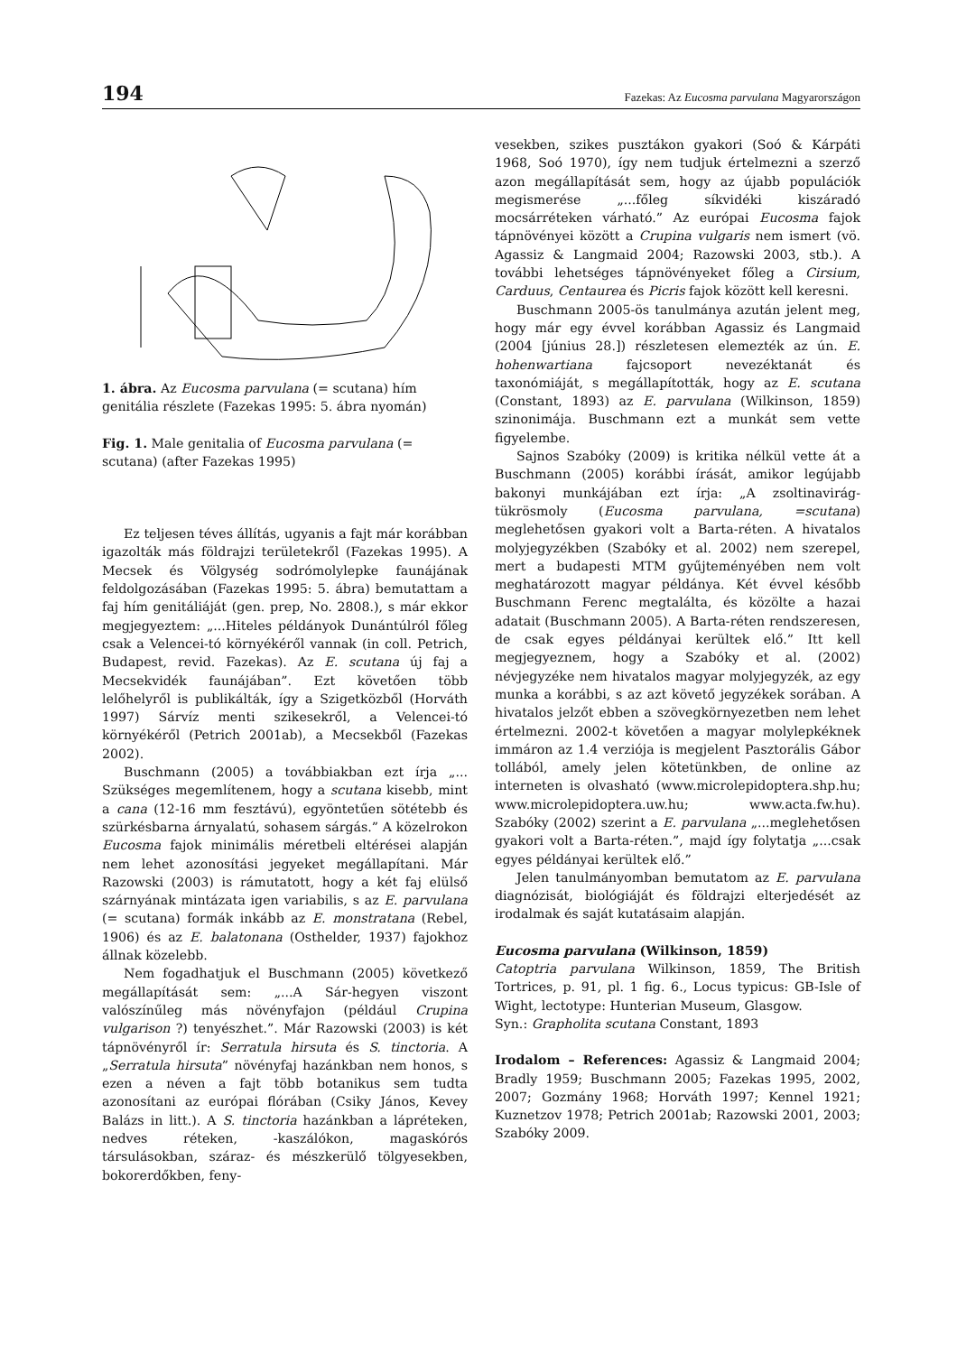194 Fazekas: Az Eucosma parvulana Magyarországon
1. ábra. Az Eucosma parvulana (= scutana) hím genitália részlete (Fazekas 1995: 5. ábra nyomán)
Fig. 1. Male genitalia of Eucosma parvulana (= scutana) (after Fazekas 1995)
Ez teljesen téves állítás, ugyanis a fajt már korábban igazolták más földrajzi területekről (Fazekas 1995). A Mecsek és Völgység sodrómolylepke faunájának feldolgozásában (Fazekas 1995: 5. ábra) bemutattam a faj hím genitáliáját (gen. prep, No. 2808.), s már ekkor megjegyeztem: „...Hiteles példányok Dunántúlról főleg csak a Velencei-tó környékéről vannak (in coll. Petrich, Budapest, revid. Fazekas). Az E. scutana új faj a Mecsekvidék faunájában”. Ezt követően több lelőhelyről is publikálták, így a Szigetközből (Horváth 1997) Sárvíz menti szikesekről, a Velencei-tó környékéről (Petrich 2001ab), a Mecsekből (Fazekas 2002).
Buschmann (2005) a továbbiakban ezt írja „... Szükséges megemlítenem, hogy a scutana kisebb, mint a cana (12-16 mm fesztávú), egyöntetűen sötétebb és szürkésbarna árnyalatú, sohasem sárgás.” A közelrokon Eucosma fajok minimális méretbeli eltérései alapján nem lehet azonosítási jegyeket megállapítani. Már Razowski (2003) is rámutatott, hogy a két faj elülső szárnyának mintázata igen variabilis, s az E. parvulana (= scutana) formák inkább az E. monstratana (Rebel, 1906) és az E. balatonana (Osthelder, 1937) fajokhoz állnak közelebb.
Nem fogadhatjuk el Buschmann (2005) következő megállapítását sem: „...A Sár-hegyen viszont valószínűleg más növényfajon (például Crupina vulgarison ?) tenyészhet.”. Már Razowski (2003) is két tápnövényről ír: Serratula hirsuta és S. tinctoria. A „Serratula hirsuta” növényfaj hazánkban nem honos, s ezen a néven a fajt több botanikus sem tudta azonosítani az európai flórában (Csiky János, Kevey Balázs in litt.). A S. tinctoria hazánkban a lápréteken, nedves réteken, -kaszálókon, magaskórós társulásokban, száraz- és mészkerülő tölgyesekben, bokorerdőkben, feny-
vesekben, szikes pusztákon gyakori (Soó & Kárpáti 1968, Soó 1970), így nem tudjuk értelmezni a szerző azon megállapítását sem, hogy az újabb populációk megismerése „...főleg síkvidéki kiszáradó mocsárréteken várható.” Az európai Eucosma fajok tápnövényei között a Crupina vulgaris nem ismert (vö. Agassiz & Langmaid 2004; Razowski 2003, stb.). A további lehetséges tápnövényeket főleg a Cirsium, Carduus, Centaurea és Picris fajok között kell keresni.
Buschmann 2005-ös tanulmánya azután jelent meg, hogy már egy évvel korábban Agassiz és Langmaid (2004 [június 28.]) részletesen elemezték az ún. E. hohenwartiana fajcsoport nevezéktanát és taxonómiáját, s megállapították, hogy az E. scutana (Constant, 1893) az E. parvulana (Wilkinson, 1859) szinonimája. Buschmann ezt a munkát sem vette figyelembe.
Sajnos Szabóky (2009) is kritika nélkül vette át a Buschmann (2005) korábbi írását, amikor legújabb bakonyi munkájában ezt írja: „A zsoltinavirág-tükrösmoly (Eucosma parvulana, =scutana) meglehetősen gyakori volt a Barta-réten. A hivatalos molyjegyzékben (Szabóky et al. 2002) nem szerepel, mert a budapesti MTM gyűjteményében nem volt meghatározott magyar példánya. Két évvel később Buschmann Ferenc megtalálta, és közölte a hazai adatait (Buschmann 2005). A Barta-réten rendszeresen, de csak egyes példányai kerültek elő.” Itt kell megjegyeznem, hogy a Szabóky et al. (2002) névjegyzéke nem hivatalos magyar molyjegyzék, az egy munka a korábbi, s az azt követő jegyzékek sorában. A hivatalos jelzőt ebben a szövegkörnyezetben nem lehet értelmezni. 2002-t követően a magyar molylepkéknek immáron az 1.4 verziója is megjelent Pasztorális Gábor tollából, amely jelen kötetünkben, de online az interneten is olvasható (www.microlepidoptera.shp.hu; www.microlepidoptera.uw.hu; www.acta.fw.hu). Szabóky (2002) szerint a E. parvulana „...meglehetősen gyakori volt a Barta-réten.”, majd így folytatja „...csak egyes példányai kerültek elő.”
Jelen tanulmányomban bemutatom az E. parvulana diagnózisát, biológiáját és földrajzi elterjedését az irodalmak és saját kutatásaim alapján.
Eucosma parvulana (Wilkinson, 1859)
Catoptria parvulana Wilkinson, 1859, The British Tortrices, p. 91, pl. 1 fig. 6., Locus typicus: GB-Isle of Wight, lectotype: Hunterian Museum, Glasgow.
Syn.: Grapholita scutana Constant, 1893
Irodalom – References: Agassiz & Langmaid 2004; Bradly 1959; Buschmann 2005; Fazekas 1995, 2002, 2007; Gozmány 1968; Horváth 1997; Kennel 1921; Kuznetzov 1978; Petrich 2001ab; Razowski 2001, 2003; Szabóky 2009.